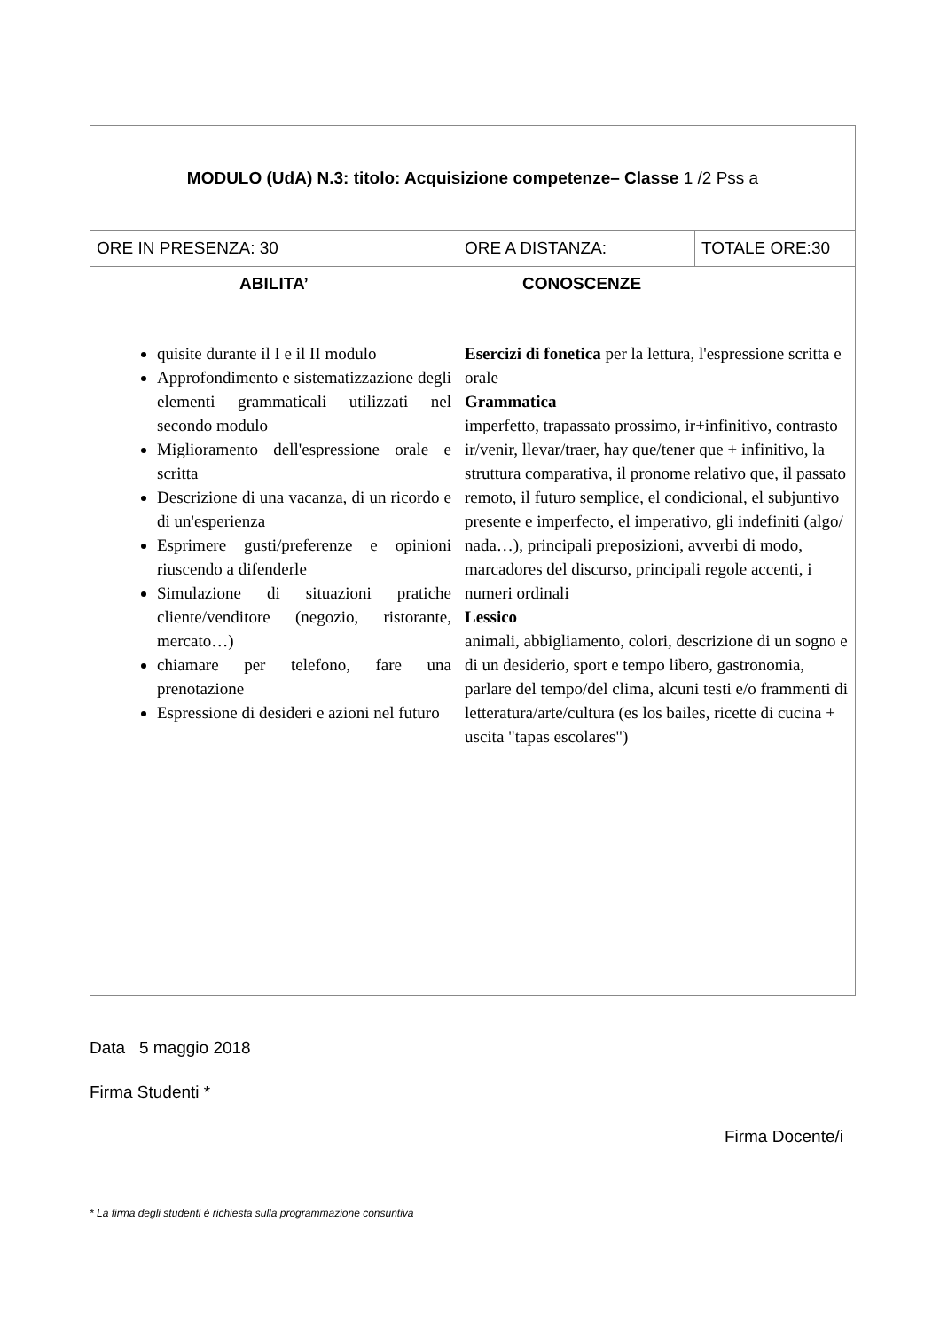| MODULO (UdA) N.3: titolo: Acquisizione competenze– Classe 1 /2 Pss a | | |
| ORE IN PRESENZA: 30 | ORE A DISTANZA: | TOTALE ORE:30 |
| ABILITA’ | CONOSCENZE | |
| quisite durante il I e il II modulo Approfondimento e sistematizzazione degli elementi grammaticali utilizzati nel secondo modulo Miglioramento dell'espressione orale e scritta Descrizione di una vacanza, di un ricordo e di un'esperienza Esprimere gusti/preferenze e opinioni riuscendo a difenderle Simulazione di situazioni pratiche cliente/venditore (negozio, ristorante, mercato…) chiamare per telefono, fare una prenotazione Espressione di desideri e azioni nel futuro | Esercizi di fonetica per la lettura, l'espressione scritta e orale Grammatica imperfetto, trapassato prossimo, ir+infinitivo, contrasto ir/venir, llevar/traer, hay que/tener que + infinitivo, la struttura comparativa, il pronome relativo que, il passato remoto, il futuro semplice, el condicional, el subjuntivo presente e imperfecto, el imperativo, gli indefiniti (algo/ nada…), principali preposizioni, avverbi di modo, marcadores del discurso, principali regole accenti, i numeri ordinali Lessico animali, abbigliamento, colori, descrizione di un sogno e di un desiderio, sport e tempo libero, gastronomia, parlare del tempo/del clima, alcuni testi e/o frammenti di letteratura/arte/cultura (es los bailes, ricette di cucina + uscita "tapas escolares") | |
Data 5 maggio 2018
Firma Studenti *
Firma Docente/i
* La firma degli studenti è richiesta sulla programmazione consuntiva